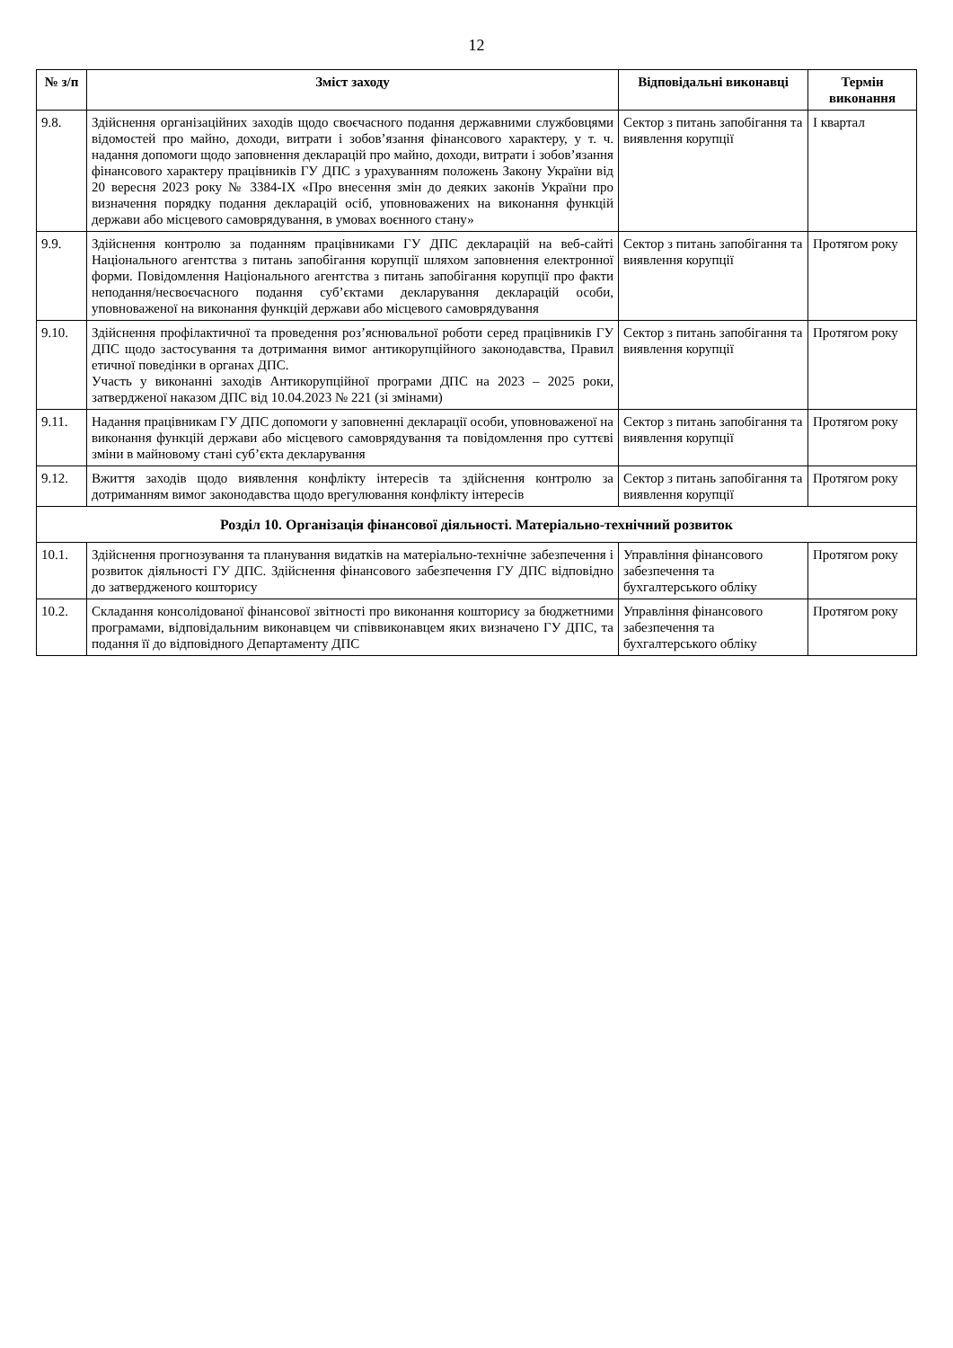12
| № з/п | Зміст заходу | Відповідальні виконавці | Термін виконання |
| --- | --- | --- | --- |
| 9.8. | Здійснення організаційних заходів щодо своєчасного подання державними службовцями відомостей про майно, доходи, витрати і зобов’язання фінансового характеру, у т. ч. надання допомоги щодо заповнення декларацій про майно, доходи, витрати і зобов’язання фінансового характеру працівників ГУ ДПС з урахуванням положень Закону України від 20 вересня 2023 року № 3384-IX «Про внесення змін до деяких законів України про визначення порядку подання декларацій осіб, уповноважених на виконання функцій держави або місцевого самоврядування, в умовах воєнного стану» | Сектор з питань запобігання та виявлення корупції | І квартал |
| 9.9. | Здійснення контролю за поданням працівниками ГУ ДПС декларацій на веб-сайті Національного агентства з питань запобігання корупції шляхом заповнення електронної форми. Повідомлення Національного агентства з питань запобігання корупції про факти неподання/несвоєчасного подання суб’єктами декларування декларацій особи, уповноваженої на виконання функцій держави або місцевого самоврядування | Сектор з питань запобігання та виявлення корупції | Протягом року |
| 9.10. | Здійснення профілактичної та проведення роз’яснювальної роботи серед працівників ГУ ДПС щодо застосування та дотримання вимог антикорупційного законодавства, Правил етичної поведінки в органах ДПС. Участь у виконанні заходів Антикорупційної програми ДПС на 2023 – 2025 роки, затвердженої наказом ДПС від 10.04.2023 № 221 (зі змінами) | Сектор з питань запобігання та виявлення корупції | Протягом року |
| 9.11. | Надання працівникам ГУ ДПС допомоги у заповненні декларації особи, уповноваженої на виконання функцій держави або місцевого самоврядування та повідомлення про суттєві зміни в майновому стані суб’єкта декларування | Сектор з питань запобігання та виявлення корупції | Протягом року |
| 9.12. | Вжиття заходів щодо виявлення конфлікту інтересів та здійснення контролю за дотриманням вимог законодавства щодо врегулювання конфлікту інтересів | Сектор з питань запобігання та виявлення корупції | Протягом року |
| Розділ 10. Організація фінансової діяльності. Матеріально-технічний розвиток | | | |
| 10.1. | Здійснення прогнозування та планування видатків на матеріально-технічне забезпечення і розвиток діяльності ГУ ДПС. Здійснення фінансового забезпечення ГУ ДПС відповідно до затвердженого кошторису | Управління фінансового забезпечення та бухгалтерського обліку | Протягом року |
| 10.2. | Складання консолідованої фінансової звітності про виконання кошторису за бюджетними програмами, відповідальним виконавцем чи співвиконавцем яких визначено ГУ ДПС, та подання її до відповідного Департаменту ДПС | Управління фінансового забезпечення та бухгалтерського обліку | Протягом року |